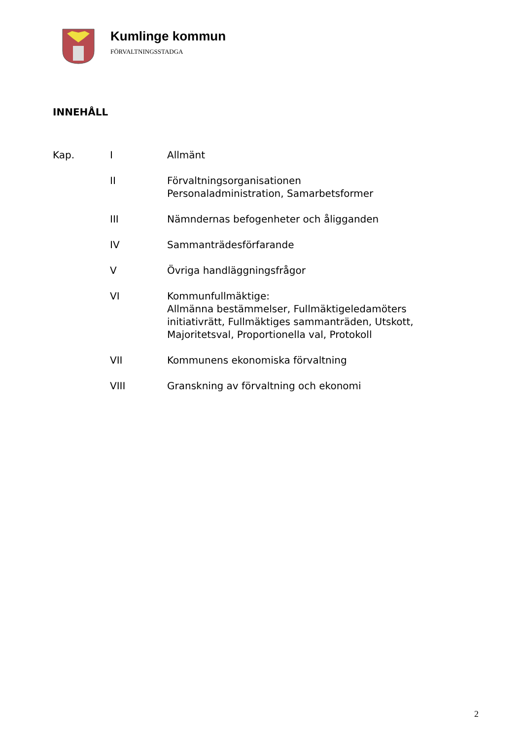Kumlinge kommun
FÖRVALTNINGSSTADGA
INNEHÅLL
| Kap. | I | Allmänt |
| | II | Förvaltningsorganisationen Personaladministration, Samarbetsformer |
| | III | Nämndernas befogenheter och åligganden |
| | IV | Sammanträdesförfarande |
| | V | Övriga handläggningsfrågor |
| | VI | Kommunfullmäktige: Allmänna bestämmelser, Fullmäktigeledamöters initiativrätt, Fullmäktiges sammanträden, Utskott, Majoritetsval, Proportionella val, Protokoll |
| | VII | Kommunens ekonomiska förvaltning |
| | VIII | Granskning av förvaltning och ekonomi |
2